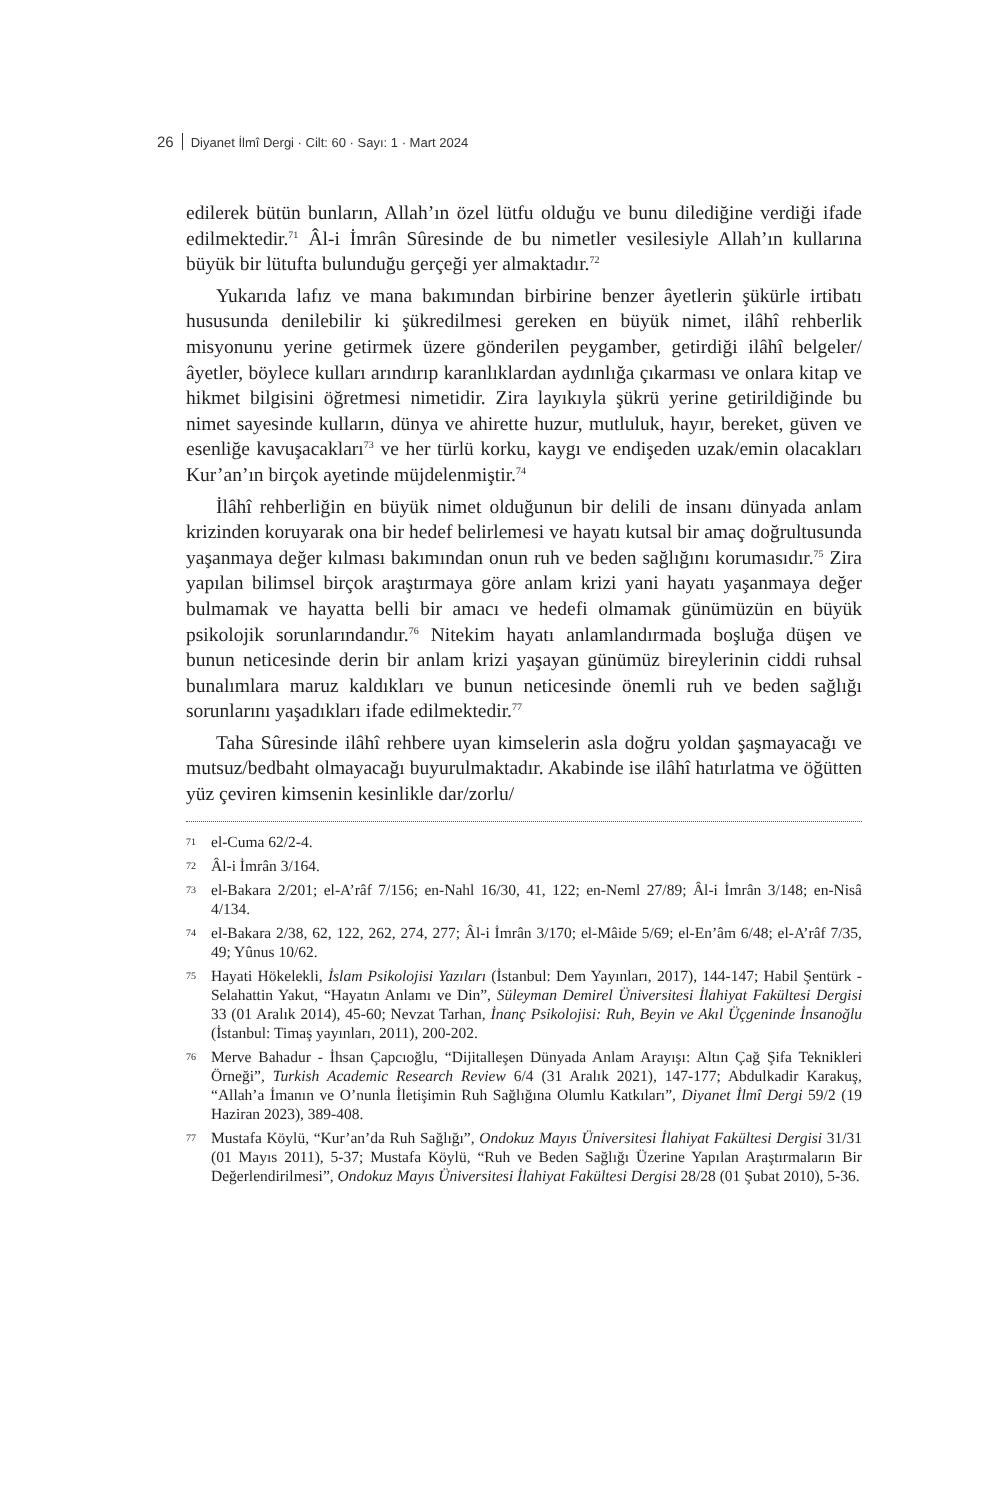26 Diyanet İlmî Dergi · Cilt: 60 · Sayı: 1 · Mart 2024
edilerek bütün bunların, Allah’ın özel lütfu olduğu ve bunu dilediğine verdiği ifade edilmektedir.<sup>71</sup> Âl-i İmrân Sûresinde de bu nimetler vesilesiyle Allah’ın kullarına büyük bir lütufta bulunduğu gerçeği yer almaktadır.<sup>72</sup>
Yukarıda lafız ve mana bakımından birbirine benzer âyetlerin şükürle irtibatı hususunda denilebilir ki şükredilmesi gereken en büyük nimet, ilâhî rehberlik misyonunu yerine getirmek üzere gönderilen peygamber, getirdiği ilâhî belgeler/âyetler, böylece kulları arındırıp karanlıklardan aydınlığa çıkarması ve onlara kitap ve hikmet bilgisini öğretmesi nimetidir. Zira layıkıyla şükrü yerine getirildiğinde bu nimet sayesinde kulların, dünya ve ahirette huzur, mutluluk, hayır, bereket, güven ve esenliğe kavuşacakları<sup>73</sup> ve her türlü korku, kaygı ve endişeden uzak/emin olacakları Kur’an’ın birçok ayetinde müjdelenmiştir.<sup>74</sup>
İlâhî rehberliğin en büyük nimet olduğunun bir delili de insanı dünyada anlam krizinden koruyarak ona bir hedef belirlemesi ve hayatı kutsal bir amaç doğrultusunda yaşanmaya değer kılması bakımından onun ruh ve beden sağlığını korumasıdır.<sup>75</sup> Zira yapılan bilimsel birçok araştırmaya göre anlam krizi yani hayatı yaşanmaya değer bulmamak ve hayatta belli bir amacı ve hedefi olmamak günümüzün en büyük psikolojik sorunlarındandır.<sup>76</sup> Nitekim hayatı anlamlandırmada boşluğa düşen ve bunun neticesinde derin bir anlam krizi yaşayan günümüz bireylerinin ciddi ruhsal bunalımlara maruz kaldıkları ve bunun neticesinde önemli ruh ve beden sağlığı sorunlarını yaşadıkları ifade edilmektedir.<sup>77</sup>
Taha Sûresinde ilâhî rehbere uyan kimselerin asla doğru yoldan şaşmayacağı ve mutsuz/bedbaht olmayacağı buyurulmaktadır. Akabinde ise ilâhî hatırlatma ve öğütten yüz çeviren kimsenin kesinlikle dar/zorlu/
71 el-Cuma 62/2-4.
72 Âl-i İmrân 3/164.
73 el-Bakara 2/201; el-A’râf 7/156; en-Nahl 16/30, 41, 122; en-Neml 27/89; Âl-i İmrân 3/148; en-Nisâ 4/134.
74 el-Bakara 2/38, 62, 122, 262, 274, 277; Âl-i İmrân 3/170; el-Mâide 5/69; el-En’âm 6/48; el-A’râf 7/35, 49; Yûnus 10/62.
75 Hayati Hökelekli, İslam Psikolojisi Yazıları (İstanbul: Dem Yayınları, 2017), 144-147; Habil Şentürk - Selahattin Yakut, “Hayatın Anlamı ve Din”, Süleyman Demirel Üniversitesi İlahiyat Fakültesi Dergisi 33 (01 Aralık 2014), 45-60; Nevzat Tarhan, İnanç Psikolojisi: Ruh, Beyin ve Akıl Üçgeninde İnsanoğlu (İstanbul: Timaş yayınları, 2011), 200-202.
76 Merve Bahadur - İhsan Çapcıoğlu, “Dijitalleşen Dünyada Anlam Arayışı: Altın Çağ Şifa Teknikleri Örneği”, Turkish Academic Research Review 6/4 (31 Aralık 2021), 147-177; Abdulkadir Karakuş, “Allah’a İmanın ve O’nunla İletişimin Ruh Sağlığına Olumlu Katkıları”, Diyanet İlmî Dergi 59/2 (19 Haziran 2023), 389-408.
77 Mustafa Köylü, “Kur’an’da Ruh Sağlığı”, Ondokuz Mayıs Üniversitesi İlahiyat Fakültesi Dergisi 31/31 (01 Mayıs 2011), 5-37; Mustafa Köylü, “Ruh ve Beden Sağlığı Üzerine Yapılan Araştırmaların Bir Değerlendirilmesi”, Ondokuz Mayıs Üniversitesi İlahiyat Fakültesi Dergisi 28/28 (01 Şubat 2010), 5-36.